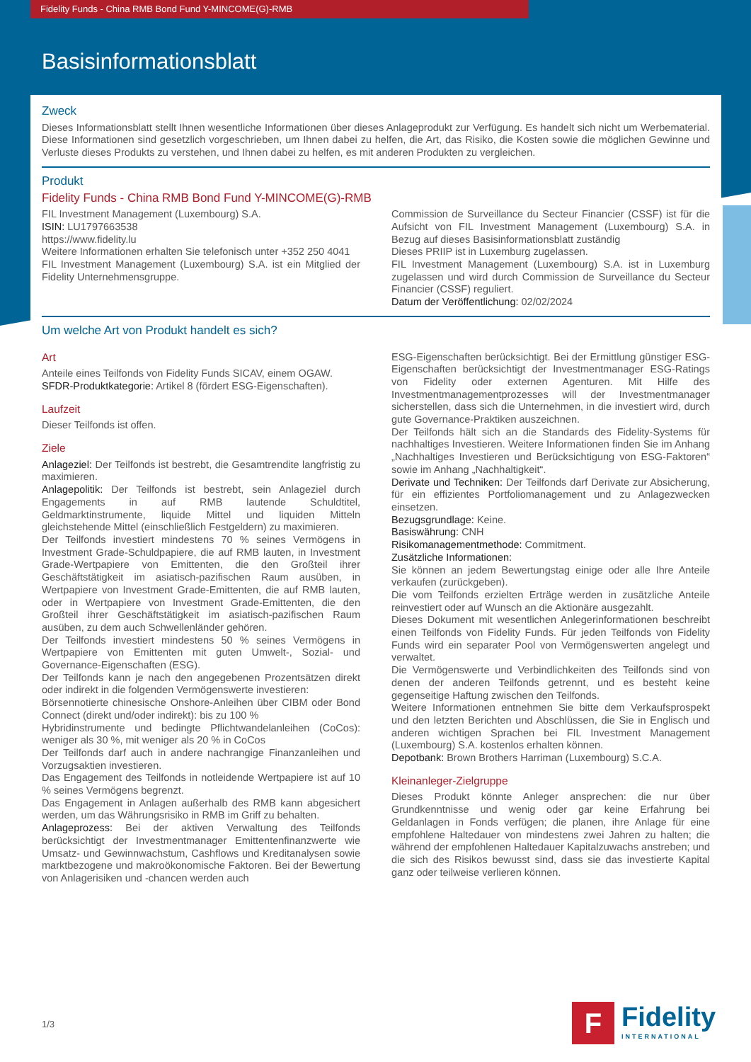Fidelity Funds - China RMB Bond Fund Y-MINCOME(G)-RMB
Basisinformationsblatt
Zweck
Dieses Informationsblatt stellt Ihnen wesentliche Informationen über dieses Anlageprodukt zur Verfügung. Es handelt sich nicht um Werbematerial. Diese Informationen sind gesetzlich vorgeschrieben, um Ihnen dabei zu helfen, die Art, das Risiko, die Kosten sowie die möglichen Gewinne und Verluste dieses Produkts zu verstehen, und Ihnen dabei zu helfen, es mit anderen Produkten zu vergleichen.
Produkt
Fidelity Funds - China RMB Bond Fund Y-MINCOME(G)-RMB
FIL Investment Management (Luxembourg) S.A.
ISIN: LU1797663538
https://www.fidelity.lu
Weitere Informationen erhalten Sie telefonisch unter +352 250 4041
FIL Investment Management (Luxembourg) S.A. ist ein Mitglied der Fidelity Unternehmensgruppe.
Commission de Surveillance du Secteur Financier (CSSF) ist für die Aufsicht von FIL Investment Management (Luxembourg) S.A. in Bezug auf dieses Basisinformationsblatt zuständig
Dieses PRIIP ist in Luxemburg zugelassen.
FIL Investment Management (Luxembourg) S.A. ist in Luxemburg zugelassen und wird durch Commission de Surveillance du Secteur Financier (CSSF) reguliert.
Datum der Veröffentlichung: 02/02/2024
Um welche Art von Produkt handelt es sich?
Art
Anteile eines Teilfonds von Fidelity Funds SICAV, einem OGAW.
SFDR-Produktkategorie: Artikel 8 (fördert ESG-Eigenschaften).
Laufzeit
Dieser Teilfonds ist offen.
Ziele
Anlageziel: Der Teilfonds ist bestrebt, die Gesamtrendite langfristig zu maximieren.
Anlagepolitik: Der Teilfonds ist bestrebt, sein Anlageziel durch Engagements in auf RMB lautende Schuldtitel, Geldmarktinstrumente, liquide Mittel und liquiden Mitteln gleichstehende Mittel (einschließlich Festgeldern) zu maximieren.
Der Teilfonds investiert mindestens 70 % seines Vermögens in Investment Grade-Schuldpapiere, die auf RMB lauten, in Investment Grade-Wertpapiere von Emittenten, die den Großteil ihrer Geschäftstätigkeit im asiatisch-pazifischen Raum ausüben, in Wertpapiere von Investment Grade-Emittenten, die auf RMB lauten, oder in Wertpapiere von Investment Grade-Emittenten, die den Großteil ihrer Geschäftstätigkeit im asiatisch-pazifischen Raum ausüben, zu dem auch Schwellenländer gehören.
Der Teilfonds investiert mindestens 50 % seines Vermögens in Wertpapiere von Emittenten mit guten Umwelt-, Sozial- und Governance-Eigenschaften (ESG).
Der Teilfonds kann je nach den angegebenen Prozentsätzen direkt oder indirekt in die folgenden Vermögenswerte investieren:
Börsennotierte chinesische Onshore-Anleihen über CIBM oder Bond Connect (direkt und/oder indirekt): bis zu 100 %
Hybridinstrumente und bedingte Pflichtwandelanleihen (CoCos): weniger als 30 %, mit weniger als 20 % in CoCos
Der Teilfonds darf auch in andere nachrangige Finanzanleihen und Vorzugsaktien investieren.
Das Engagement des Teilfonds in notleidende Wertpapiere ist auf 10 % seines Vermögens begrenzt.
Das Engagement in Anlagen außerhalb des RMB kann abgesichert werden, um das Währungsrisiko in RMB im Griff zu behalten.
Anlageprozess: Bei der aktiven Verwaltung des Teilfonds berücksichtigt der Investmentmanager Emittentenfinanzwerte wie Umsatz- und Gewinnwachstum, Cashflows und Kreditanalysen sowie marktbezogene und makroökonomische Faktoren. Bei der Bewertung von Anlagerisiken und -chancen werden auch
ESG-Eigenschaften berücksichtigt. Bei der Ermittlung günstiger ESG-Eigenschaften berücksichtigt der Investmentmanager ESG-Ratings von Fidelity oder externen Agenturen. Mit Hilfe des Investmentmanagementprozesses will der Investmentmanager sicherstellen, dass sich die Unternehmen, in die investiert wird, durch gute Governance-Praktiken auszeichnen.
Der Teilfonds hält sich an die Standards des Fidelity-Systems für nachhaltiges Investieren. Weitere Informationen finden Sie im Anhang „Nachhaltiges Investieren und Berücksichtigung von ESG-Faktoren“ sowie im Anhang „Nachhaltigkeit“.
Derivate und Techniken: Der Teilfonds darf Derivate zur Absicherung, für ein effizientes Portfoliomanagement und zu Anlagezwecken einsetzen.
Bezugsgrundlage: Keine.
Basiswährung: CNH
Risikomanagementmethode: Commitment.
Zusätzliche Informationen:
Sie können an jedem Bewertungstag einige oder alle Ihre Anteile verkaufen (zurückgeben).
Die vom Teilfonds erzielten Erträge werden in zusätzliche Anteile reinvestiert oder auf Wunsch an die Aktionäre ausgezahlt.
Dieses Dokument mit wesentlichen Anlegerinformationen beschreibt einen Teilfonds von Fidelity Funds. Für jeden Teilfonds von Fidelity Funds wird ein separater Pool von Vermögenswerten angelegt und verwaltet.
Die Vermögenswerte und Verbindlichkeiten des Teilfonds sind von denen der anderen Teilfonds getrennt, und es besteht keine gegenseitige Haftung zwischen den Teilfonds.
Weitere Informationen entnehmen Sie bitte dem Verkaufsprospekt und den letzten Berichten und Abschlüssen, die Sie in Englisch und anderen wichtigen Sprachen bei FIL Investment Management (Luxembourg) S.A. kostenlos erhalten können.
Depotbank: Brown Brothers Harriman (Luxembourg) S.C.A.
Kleinanleger-Zielgruppe
Dieses Produkt könnte Anleger ansprechen: die nur über Grundkenntnisse und wenig oder gar keine Erfahrung bei Geldanlagen in Fonds verfügen; die planen, ihre Anlage für eine empfohlene Haltedauer von mindestens zwei Jahren zu halten; die während der empfohlenen Haltedauer Kapitalzuwachs anstreben; und die sich des Risikos bewusst sind, dass sie das investierte Kapital ganz oder teilweise verlieren können.
1/3
F
Fidelity
INTERNATIONAL